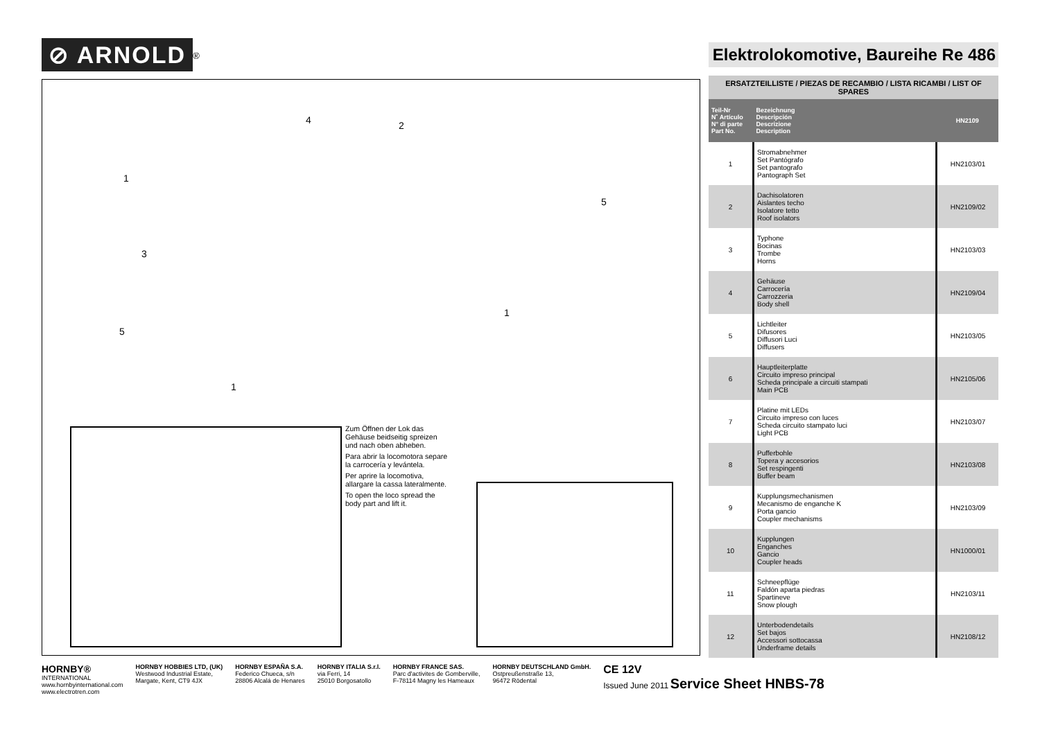⊘ ARNOLD
<sup>®</sup>
4 2
1
5
3
1
5
1
Zum Öffnen der Lok das Gehäuse beidseitig spreizen und nach oben abheben.
Para abrir la locomotora separe la carrocería y levántela.
Per aprire la locomotiva, allargare la cassa lateralmente.
To open the loco spread the body part and lift it.
Elektrolokomotive, Baureihe Re 486
ERSATZTEILLISTE / PIEZAS DE RECAMBIO / LISTA RICAMBI / LIST OF SPARES
| Teil-Nr N˚ Artículo N° di parte Part No. | Bezeichnung Descripción Descrizione Description | HN2109 |
| --- | --- | --- |
| 1 | Stromabnehmer Set Pantógrafo Set pantografo Pantograph Set | HN2103/01 |
| 2 | Dachisolatoren Aislantes techo Isolatore tetto Roof isolators | HN2109/02 |
| 3 | Typhone Bocinas Trombe Horns | HN2103/03 |
| 4 | Gehäuse Carrocería Carrozzeria Body shell | HN2109/04 |
| 5 | Lichtleiter Difusores Diffusori Luci Diffusers | HN2103/05 |
| 6 | Hauptleiterplatte Circuito impreso principal Scheda principale a circuiti stampati Main PCB | HN2105/06 |
| 7 | Platine mit LEDs Circuito impreso con luces Scheda circuito stampato luci Light PCB | HN2103/07 |
| 8 | Pufferbohle Topera y accesorios Set respingenti Buffer beam | HN2103/08 |
| 9 | Kupplungsmechanismen Mecanismo de enganche K Porta gancio Coupler mechanisms | HN2103/09 |
| 10 | Kupplungen Enganches Gancio Coupler heads | HN1000/01 |
| 11 | Schneepflüge Faldón aparta piedras Spartineve Snow plough | HN2103/11 |
| 12 | Unterbodendetails Set bajos Accessori sottocassa Underframe details | HN2108/12 |
HORNBY®
INTERNATIONAL
www.hornbyinternational.com
www.electrotren.com
HORNBY HOBBIES LTD, (UK)
Westwood Industrial Estate,
Margate, Kent, CT9 4JX
HORNBY ESPAÑA S.A.
Federico Chueca, s/n
28806 Alcalá de Henares
HORNBY ITALIA S.r.l.
via Ferri, 14
25010 Borgosatollo
HORNBY FRANCE SAS.
Parc d'activites de Gomberville,
F-78114 Magny les Hameaux
HORNBY DEUTSCHLAND GmbH.
Ostpreußenstraße 13,
96472 Rödental
CE 12V
Issued June 2011 Service Sheet HNBS-78